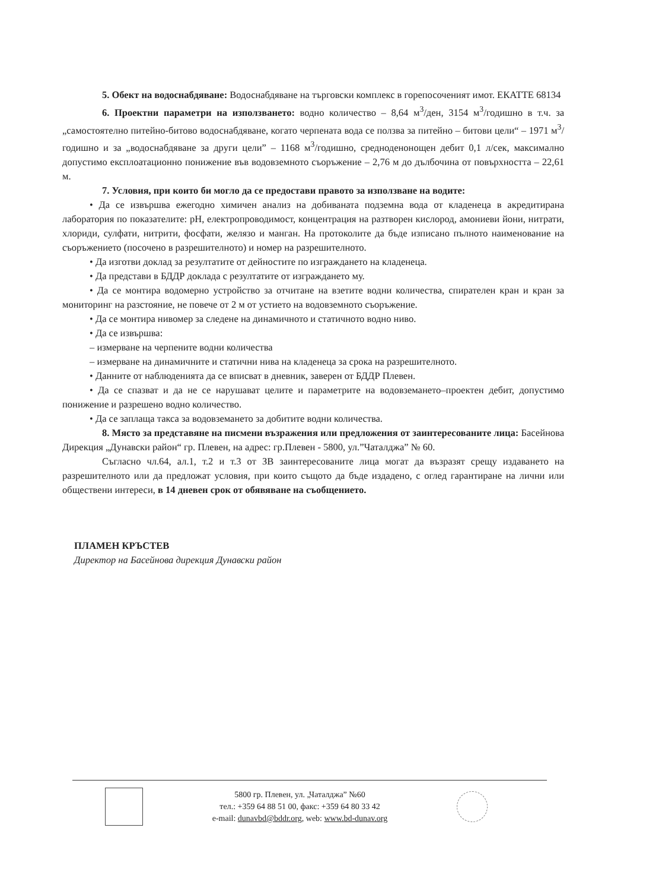5. Обект на водоснабдяване: Водоснабдяване на търговски комплекс в горепосоченият имот. ЕКАТТЕ 68134
6. Проектни параметри на използването: водно количество – 8,64 м<sup>3</sup>/ден, 3154 м<sup>3</sup>/годишно в т.ч. за „самостоятелно питейно-битово водоснабдяване, когато черпената вода се ползва за питейно – битови цели“ – 1971 м<sup>3</sup>/годишно и за „водоснабдяване за други цели” – 1168 м<sup>3</sup>/годишно, средноденонощен дебит 0,1 л/сек, максимално допустимо експлоатационно понижение във водовземното съоръжение – 2,76 м до дълбочина от повърхността – 22,61 м.
7. Условия, при които би могло да се предостави правото за използване на водите:
• Да се извършва ежегодно химичен анализ на добиваната подземна вода от кладенеца в акредитирана лаборатория по показателите: pH, електропроводимост, концентрация на разтворен кислород, амониеви йони, нитрати, хлориди, сулфати, нитрити, фосфати, желязо и манган. На протоколите да бъде изписано пълното наименование на съоръжението (посочено в разрешителното) и номер на разрешителното.
• Да изготви доклад за резултатите от дейностите по изграждането на кладенеца.
• Да представи в БДДР доклада с резултатите от изграждането му.
• Да се монтира водомерно устройство за отчитане на взетите водни количества, спирателен кран и кран за мониторинг на разстояние, не повече от 2 м от устието на водовземното съоръжение.
• Да се монтира нивомер за следене на динамичното и статичното водно ниво.
• Да се извършва:
– измерване на черпените водни количества
– измерване на динамичните и статични нива на кладенеца за срока на разрешителното.
• Данните от наблюденията да се вписват в дневник, заверен от БДДР Плевен.
• Да се спазват и да не се нарушават целите и параметрите на водовземането–проектен дебит, допустимо понижение и разрешено водно количество.
• Да се заплаща такса за водовземането за добитите водни количества.
8. Място за представяне на писмени възражения или предложения от заинтересованите лица: Басейнова Дирекция „Дунавски район“ гр. Плевен, на адрес: гр.Плевен - 5800, ул.”Чаталджа” № 60.
Съгласно чл.64, ал.1, т.2 и т.3 от ЗВ заинтересованите лица могат да възразят срещу издаването на разрешителното или да предложат условия, при които същото да бъде издадено, с оглед гарантиране на лични или обществени интереси, в 14 дневен срок от обявяване на съобщението.
ПЛАМЕН КРЪСТЕВ
Директор на Басейнова дирекция Дунавски район
5800 гр. Плевен, ул. „Чаталджа” №60
тел.: +359 64 88 51 00, факс: +359 64 80 33 42
e-mail: dunavbd@bddr.org, web: www.bd-dunav.org